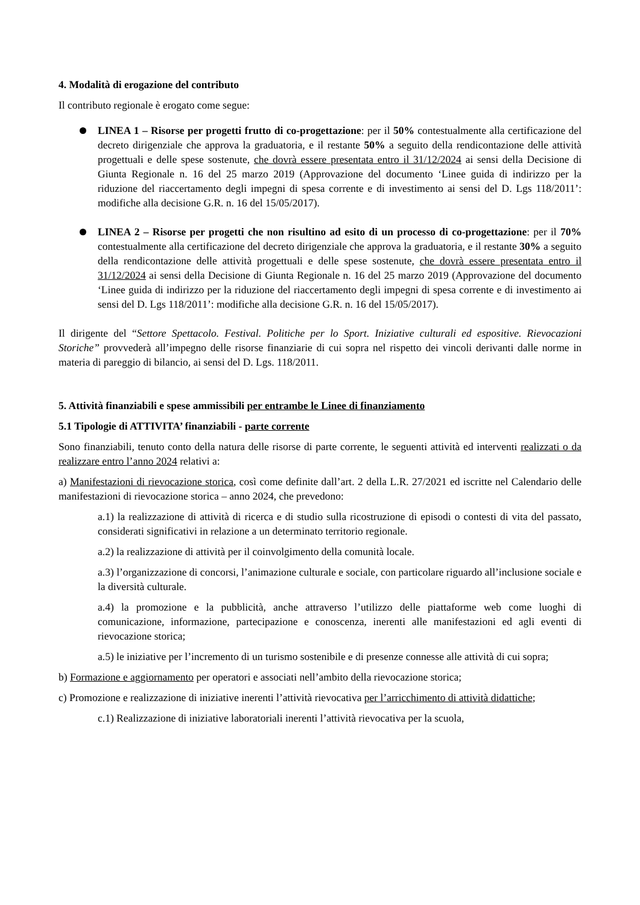4. Modalità di erogazione del contributo
Il contributo regionale è erogato come segue:
LINEA 1 – Risorse per progetti frutto di co-progettazione: per il 50% contestualmente alla certificazione del decreto dirigenziale che approva la graduatoria, e il restante 50% a seguito della rendicontazione delle attività progettuali e delle spese sostenute, che dovrà essere presentata entro il 31/12/2024 ai sensi della Decisione di Giunta Regionale n. 16 del 25 marzo 2019 (Approvazione del documento ‘Linee guida di indirizzo per la riduzione del riaccertamento degli impegni di spesa corrente e di investimento ai sensi del D. Lgs 118/2011’: modifiche alla decisione G.R. n. 16 del 15/05/2017).
LINEA 2 – Risorse per progetti che non risultino ad esito di un processo di co-progettazione: per il 70% contestualmente alla certificazione del decreto dirigenziale che approva la graduatoria, e il restante 30% a seguito della rendicontazione delle attività progettuali e delle spese sostenute, che dovrà essere presentata entro il 31/12/2024 ai sensi della Decisione di Giunta Regionale n. 16 del 25 marzo 2019 (Approvazione del documento ‘Linee guida di indirizzo per la riduzione del riaccertamento degli impegni di spesa corrente e di investimento ai sensi del D. Lgs 118/2011’: modifiche alla decisione G.R. n. 16 del 15/05/2017).
Il dirigente del “Settore Spettacolo. Festival. Politiche per lo Sport. Iniziative culturali ed espositive. Rievocazioni Storiche” provvederà all’impegno delle risorse finanziarie di cui sopra nel rispetto dei vincoli derivanti dalle norme in materia di pareggio di bilancio, ai sensi del D. Lgs. 118/2011.
5. Attività finanziabili e spese ammissibili per entrambe le Linee di finanziamento
5.1 Tipologie di ATTIVITA’ finanziabili - parte corrente
Sono finanziabili, tenuto conto della natura delle risorse di parte corrente, le seguenti attività ed interventi realizzati o da realizzare entro l’anno 2024 relativi a:
a) Manifestazioni di rievocazione storica, così come definite dall’art. 2 della L.R. 27/2021 ed iscritte nel Calendario delle manifestazioni di rievocazione storica – anno 2024, che prevedono:
a.1) la realizzazione di attività di ricerca e di studio sulla ricostruzione di episodi o contesti di vita del passato, considerati significativi in relazione a un determinato territorio regionale.
a.2) la realizzazione di attività per il coinvolgimento della comunità locale.
a.3) l’organizzazione di concorsi, l’animazione culturale e sociale, con particolare riguardo all’inclusione sociale e la diversità culturale.
a.4) la promozione e la pubblicità, anche attraverso l’utilizzo delle piattaforme web come luoghi di comunicazione, informazione, partecipazione e conoscenza, inerenti alle manifestazioni ed agli eventi di rievocazione storica;
a.5) le iniziative per l’incremento di un turismo sostenibile e di presenze connesse alle attività di cui sopra;
b) Formazione e aggiornamento per operatori e associati nell’ambito della rievocazione storica;
c) Promozione e realizzazione di iniziative inerenti l’attività rievocativa per l’arricchimento di attività didattiche;
c.1) Realizzazione di iniziative laboratoriali inerenti l’attività rievocativa per la scuola,